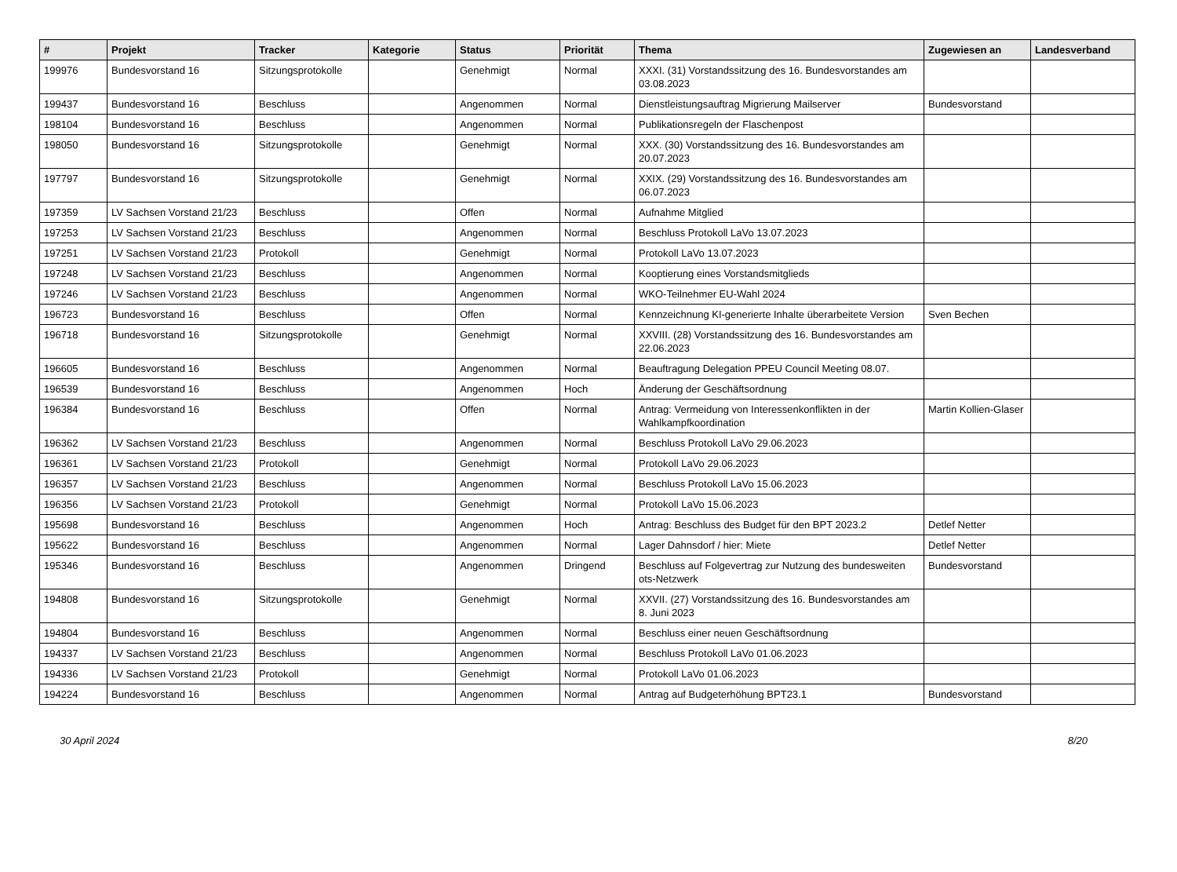| # | Projekt | Tracker | Kategorie | Status | Priorität | Thema | Zugewiesen an | Landesverband |
| --- | --- | --- | --- | --- | --- | --- | --- | --- |
| 199976 | Bundesvorstand 16 | Sitzungsprotokolle | | Genehmigt | Normal | XXXI. (31) Vorstandssitzung des 16. Bundesvorstandes am 03.08.2023 | | |
| 199437 | Bundesvorstand 16 | Beschluss | | Angenommen | Normal | Dienstleistungsauftrag Migrierung Mailserver | Bundesvorstand | |
| 198104 | Bundesvorstand 16 | Beschluss | | Angenommen | Normal | Publikationsregeln der Flaschenpost | | |
| 198050 | Bundesvorstand 16 | Sitzungsprotokolle | | Genehmigt | Normal | XXX. (30) Vorstandssitzung des 16. Bundesvorstandes am 20.07.2023 | | |
| 197797 | Bundesvorstand 16 | Sitzungsprotokolle | | Genehmigt | Normal | XXIX. (29) Vorstandssitzung des 16. Bundesvorstandes am 06.07.2023 | | |
| 197359 | LV Sachsen Vorstand 21/23 | Beschluss | | Offen | Normal | Aufnahme Mitglied | | |
| 197253 | LV Sachsen Vorstand 21/23 | Beschluss | | Angenommen | Normal | Beschluss Protokoll LaVo 13.07.2023 | | |
| 197251 | LV Sachsen Vorstand 21/23 | Protokoll | | Genehmigt | Normal | Protokoll LaVo 13.07.2023 | | |
| 197248 | LV Sachsen Vorstand 21/23 | Beschluss | | Angenommen | Normal | Kooptierung eines Vorstandsmitglieds | | |
| 197246 | LV Sachsen Vorstand 21/23 | Beschluss | | Angenommen | Normal | WKO-Teilnehmer EU-Wahl 2024 | | |
| 196723 | Bundesvorstand 16 | Beschluss | | Offen | Normal | Kennzeichnung KI-generierte Inhalte überarbeitete Version | Sven Bechen | |
| 196718 | Bundesvorstand 16 | Sitzungsprotokolle | | Genehmigt | Normal | XXVIII. (28) Vorstandssitzung des 16. Bundesvorstandes am 22.06.2023 | | |
| 196605 | Bundesvorstand 16 | Beschluss | | Angenommen | Normal | Beauftragung Delegation PPEU Council Meeting 08.07. | | |
| 196539 | Bundesvorstand 16 | Beschluss | | Angenommen | Hoch | Änderung der Geschäftsordnung | | |
| 196384 | Bundesvorstand 16 | Beschluss | | Offen | Normal | Antrag: Vermeidung von Interessenkonflikten in der Wahlkampfkoordination | Martin Kollien-Glaser | |
| 196362 | LV Sachsen Vorstand 21/23 | Beschluss | | Angenommen | Normal | Beschluss Protokoll LaVo 29.06.2023 | | |
| 196361 | LV Sachsen Vorstand 21/23 | Protokoll | | Genehmigt | Normal | Protokoll LaVo 29.06.2023 | | |
| 196357 | LV Sachsen Vorstand 21/23 | Beschluss | | Angenommen | Normal | Beschluss Protokoll LaVo 15.06.2023 | | |
| 196356 | LV Sachsen Vorstand 21/23 | Protokoll | | Genehmigt | Normal | Protokoll LaVo 15.06.2023 | | |
| 195698 | Bundesvorstand 16 | Beschluss | | Angenommen | Hoch | Antrag: Beschluss des Budget für den BPT 2023.2 | Detlef Netter | |
| 195622 | Bundesvorstand 16 | Beschluss | | Angenommen | Normal | Lager Dahnsdorf / hier: Miete | Detlef Netter | |
| 195346 | Bundesvorstand 16 | Beschluss | | Angenommen | Dringend | Beschluss auf Folgevertrag zur Nutzung des bundesweiten ots-Netzwerk | Bundesvorstand | |
| 194808 | Bundesvorstand 16 | Sitzungsprotokolle | | Genehmigt | Normal | XXVII. (27) Vorstandssitzung des 16. Bundesvorstandes am 8. Juni 2023 | | |
| 194804 | Bundesvorstand 16 | Beschluss | | Angenommen | Normal | Beschluss einer neuen Geschäftsordnung | | |
| 194337 | LV Sachsen Vorstand 21/23 | Beschluss | | Angenommen | Normal | Beschluss Protokoll LaVo 01.06.2023 | | |
| 194336 | LV Sachsen Vorstand 21/23 | Protokoll | | Genehmigt | Normal | Protokoll LaVo 01.06.2023 | | |
| 194224 | Bundesvorstand 16 | Beschluss | | Angenommen | Normal | Antrag auf Budgeterhöhung BPT23.1 | Bundesvorstand | |
30 April 2024 8/20